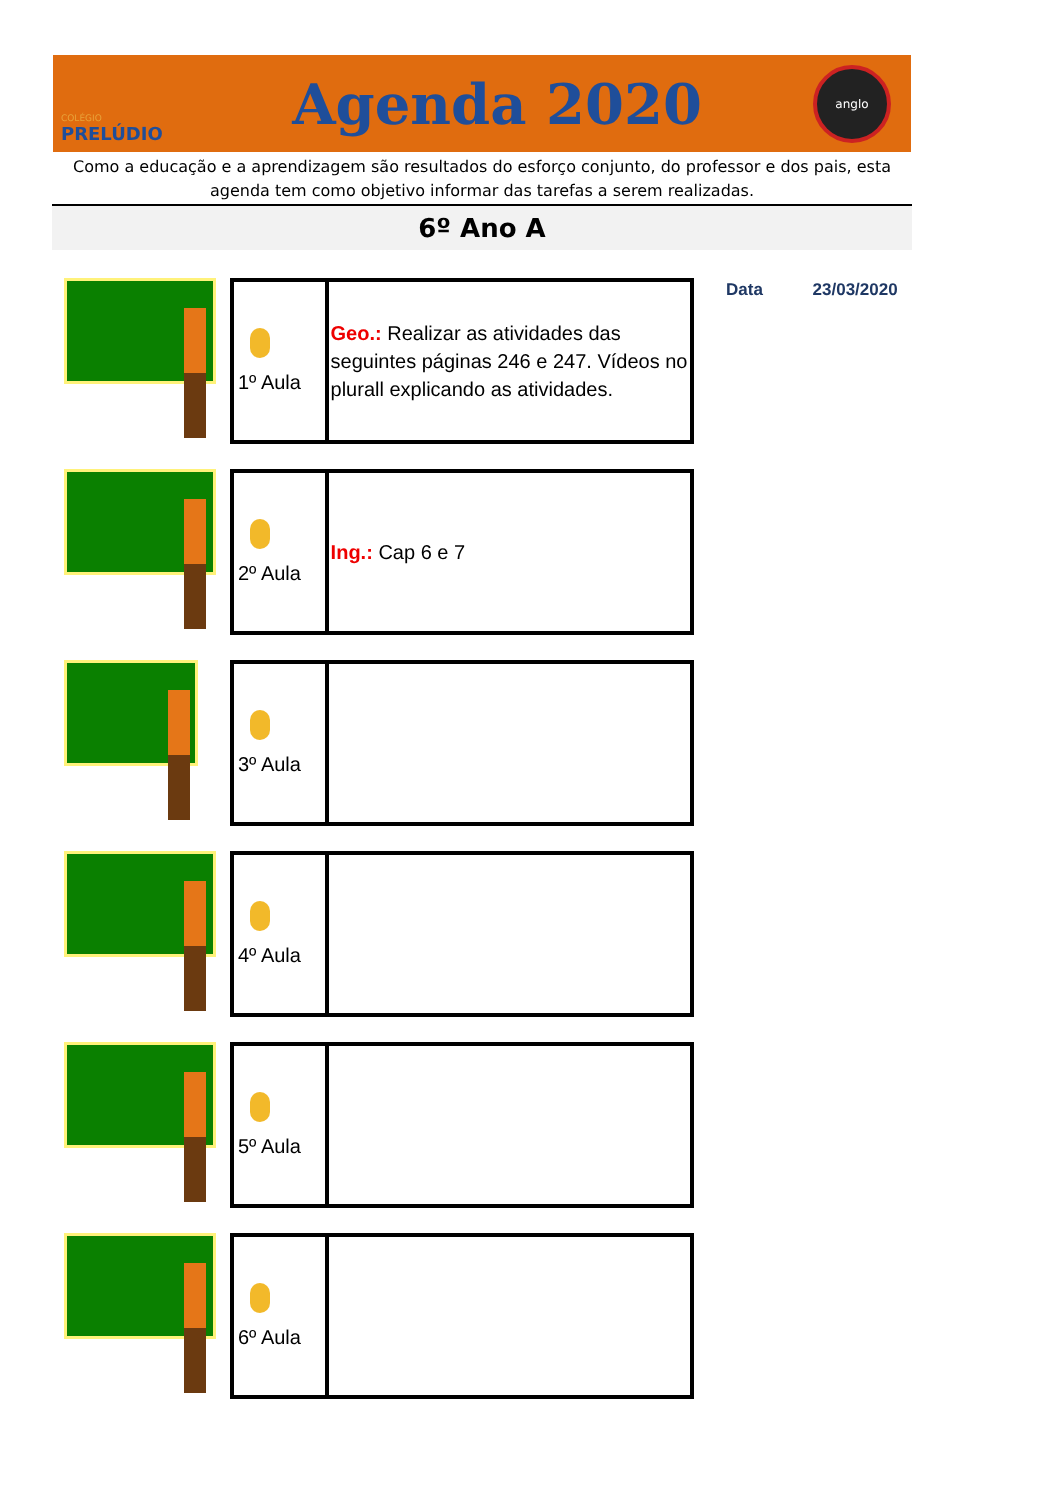COLÉGIO
PRELÚDIO
Agenda 2020
anglo
Como a educação e a aprendizagem são resultados do esforço conjunto, do professor e dos pais, esta agenda tem como objetivo informar das tarefas a serem realizadas.
6º Ano A
Data 23/03/2020
| 1º Aula | Geo.: Realizar as atividades das seguintes páginas 246 e 247. Vídeos no plurall explicando as atividades. |
| 2º Aula | Ing.: Cap 6 e 7 |
| 3º Aula | |
| 4º Aula | |
| 5º Aula | |
| 6º Aula | |